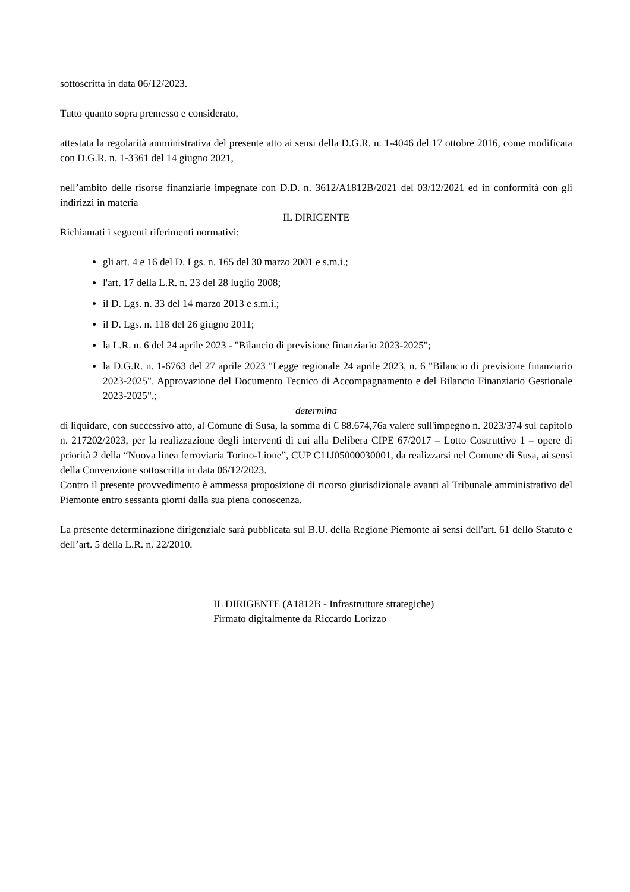sottoscritta in data 06/12/2023.
Tutto quanto sopra premesso e considerato,
attestata la regolarità amministrativa del presente atto ai sensi della D.G.R. n. 1-4046 del 17 ottobre 2016, come modificata con D.G.R. n. 1-3361 del 14 giugno 2021,
nell’ambito delle risorse finanziarie impegnate con D.D. n. 3612/A1812B/2021 del 03/12/2021 ed in conformità con gli indirizzi in materia
IL DIRIGENTE
Richiamati i seguenti riferimenti normativi:
gli art. 4 e 16 del D. Lgs. n. 165 del 30 marzo 2001 e s.m.i.;
l'art. 17 della L.R. n. 23 del 28 luglio 2008;
il D. Lgs. n. 33 del 14 marzo 2013 e s.m.i.;
il D. Lgs. n. 118 del 26 giugno 2011;
la L.R. n. 6 del 24 aprile 2023 - "Bilancio di previsione finanziario 2023-2025";
la D.G.R. n. 1-6763 del 27 aprile 2023 "Legge regionale 24 aprile 2023, n. 6 "Bilancio di previsione finanziario 2023-2025". Approvazione del Documento Tecnico di Accompagnamento e del Bilancio Finanziario Gestionale 2023-2025".;
determina
di liquidare, con successivo atto, al Comune di Susa, la somma di € 88.674,76a valere sull'impegno n. 2023/374 sul capitolo n. 217202/2023, per la realizzazione degli interventi di cui alla Delibera CIPE 67/2017 – Lotto Costruttivo 1 – opere di priorità 2 della “Nuova linea ferroviaria Torino-Lione”, CUP C11J05000030001, da realizzarsi nel Comune di Susa, ai sensi della Convenzione sottoscritta in data 06/12/2023.
Contro il presente provvedimento è ammessa proposizione di ricorso giurisdizionale avanti al Tribunale amministrativo del Piemonte entro sessanta giorni dalla sua piena conoscenza.
La presente determinazione dirigenziale sarà pubblicata sul B.U. della Regione Piemonte ai sensi dell'art. 61 dello Statuto e dell’art. 5 della L.R. n. 22/2010.
IL DIRIGENTE (A1812B - Infrastrutture strategiche)
Firmato digitalmente da Riccardo Lorizzo